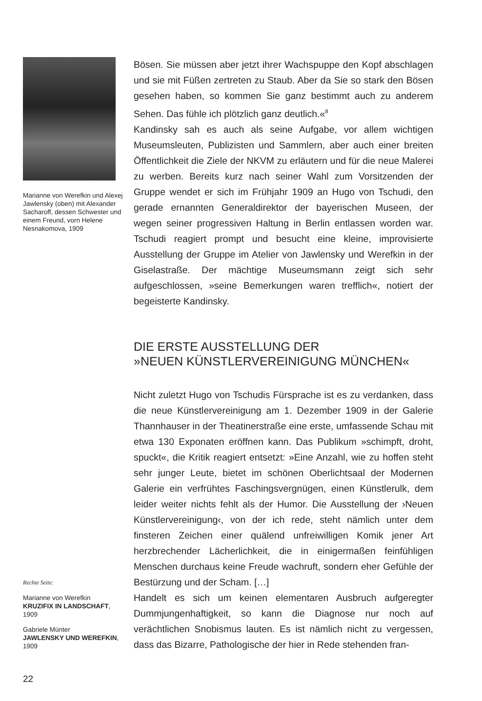Marianne von Werefkin und Alexej Jawlensky (oben) mit Alexander Sacharoff, dessen Schwester und einem Freund, vorn Helene Nesnakomova, 1909
Rechte Seite:
Marianne von Werefkin
KRUZIFIX IN LANDSCHAFT, 1909
Gabriele Münter
JAWLENSKY UND WEREFKIN, 1909
22
Bösen. Sie müssen aber jetzt ihrer Wachspuppe den Kopf abschlagen und sie mit Füßen zertreten zu Staub. Aber da Sie so stark den Bösen gesehen haben, so kommen Sie ganz bestimmt auch zu anderem Sehen. Das fühle ich plötzlich ganz deutlich.«<sup>8</sup>
Kandinsky sah es auch als seine Aufgabe, vor allem wichtigen Museumsleuten, Publizisten und Sammlern, aber auch einer breiten Öffentlichkeit die Ziele der NKVM zu erläutern und für die neue Malerei zu werben. Bereits kurz nach seiner Wahl zum Vorsitzenden der Gruppe wendet er sich im Frühjahr 1909 an Hugo von Tschudi, den gerade ernannten Generaldirektor der bayerischen Museen, der wegen seiner progressiven Haltung in Berlin entlassen worden war. Tschudi reagiert prompt und besucht eine kleine, improvisierte Ausstellung der Gruppe im Atelier von Jawlensky und Werefkin in der Giselastraße. Der mächtige Museumsmann zeigt sich sehr aufgeschlossen, »seine Bemerkungen waren trefflich«, notiert der begeisterte Kandinsky.
DIE ERSTE AUSSTELLUNG DER
»NEUEN KÜNSTLERVEREINIGUNG MÜNCHEN«
Nicht zuletzt Hugo von Tschudis Fürsprache ist es zu verdanken, dass die neue Künstlervereinigung am 1. Dezember 1909 in der Galerie Thannhauser in der Theatinerstraße eine erste, umfassende Schau mit etwa 130 Exponaten eröffnen kann. Das Publikum »schimpft, droht, spuckt«, die Kritik reagiert entsetzt: »Eine Anzahl, wie zu hoffen steht sehr junger Leute, bietet im schönen Oberlichtsaal der Modernen Galerie ein verfrühtes Faschingsvergnügen, einen Künstlerulk, dem leider weiter nichts fehlt als der Humor. Die Ausstellung der ›Neuen Künstlervereinigung‹, von der ich rede, steht nämlich unter dem finsteren Zeichen einer quälend unfreiwilligen Komik jener Art herzbrechender Lächerlichkeit, die in einigermaßen feinfühligen Menschen durchaus keine Freude wachruft, sondern eher Gefühle der Bestürzung und der Scham. […]
Handelt es sich um keinen elementaren Ausbruch aufgeregter Dummjungenhaftigkeit, so kann die Diagnose nur noch auf verächtlichen Snobismus lauten. Es ist nämlich nicht zu vergessen, dass das Bizarre, Pathologische der hier in Rede stehenden fran-